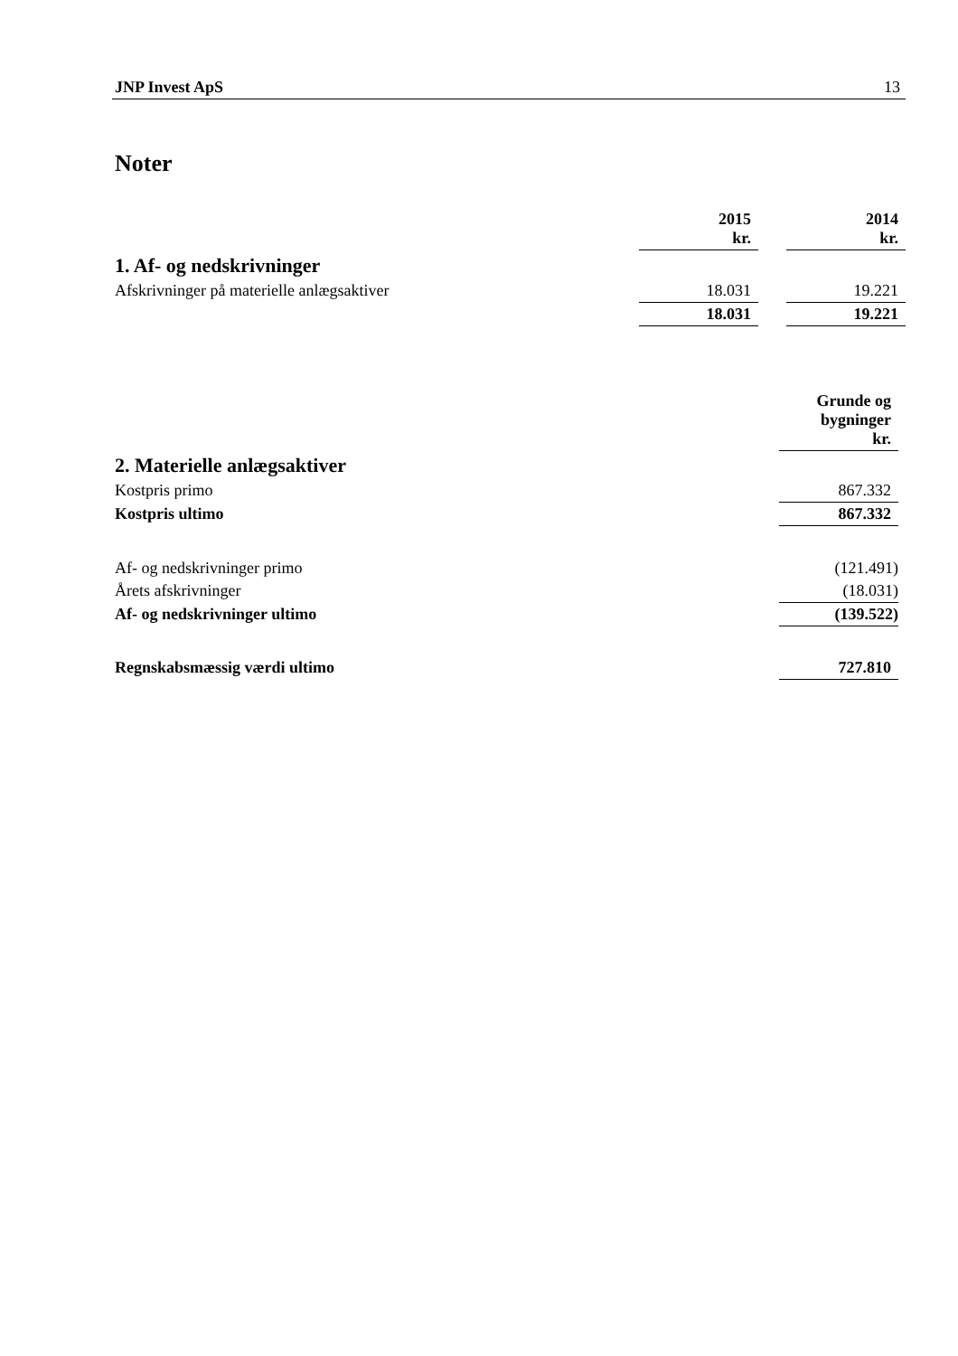JNP Invest ApS 13
Noter
| | 2015 kr. | | 2014 kr. |
| --- | --- | --- | --- |
| 1. Af- og nedskrivninger | | | |
| Afskrivninger på materielle anlægsaktiver | 18.031 | | 19.221 |
| | 18.031 | | 19.221 |
| | Grunde og bygninger kr. |
| --- | --- |
| 2. Materielle anlægsaktiver | |
| Kostpris primo | 867.332 |
| Kostpris ultimo | 867.332 |
| Af- og nedskrivninger primo | (121.491) |
| Årets afskrivninger | (18.031) |
| Af- og nedskrivninger ultimo | (139.522) |
| Regnskabsmæssig værdi ultimo | 727.810 |